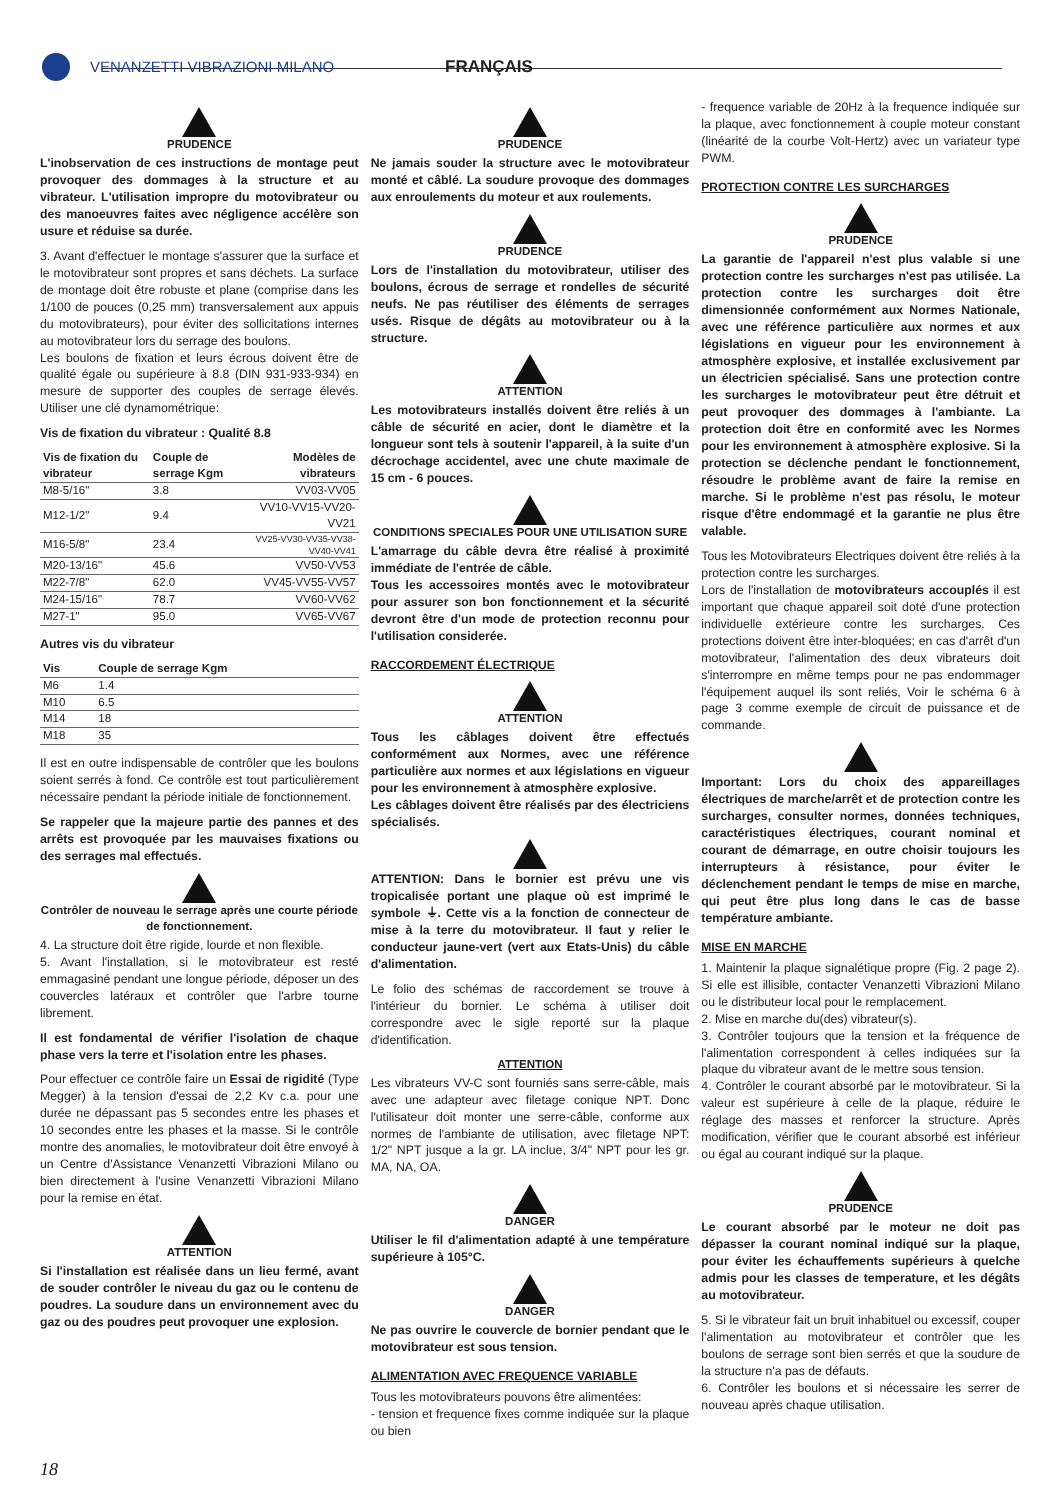VENANZETTI VIBRAZIONI MILANO FRANÇAIS
PRUDENCE
L'inobservation de ces instructions de montage peut provoquer des dommages à la structure et au vibrateur. L'utilisation impropre du motovibrateur ou des manoeuvres faites avec négligence accélère son usure et réduise sa durée.
3. Avant d'effectuer le montage s'assurer que la surface et le motovibrateur sont propres et sans déchets. La surface de montage doit être robuste et plane (comprise dans les 1/100 de pouces (0,25 mm) transversalement aux appuis du motovibrateurs), pour éviter des sollicitations internes au motovibrateur lors du serrage des boulons.
Les boulons de fixation et leurs écrous doivent être de qualité égale ou supérieure à 8.8 (DIN 931-933-934) en mesure de supporter des couples de serrage élevés. Utiliser une clé dynamométrique:
Vis de fixation du vibrateur : Qualité 8.8
| Vis de fixation du vibrateur | Couple de serrage Kgm | Modèles de vibrateurs |
| --- | --- | --- |
| M8-5/16" | 3.8 | VV03-VV05 |
| M12-1/2" | 9.4 | VV10-VV15-VV20-VV21 |
| M16-5/8" | 23.4 | VV25-VV30-VV35-VV38-VV40-VV41 |
| M20-13/16" | 45.6 | VV50-VV53 |
| M22-7/8" | 62.0 | VV45-VV55-VV57 |
| M24-15/16" | 78.7 | VV60-VV62 |
| M27-1" | 95.0 | VV65-VV67 |
Autres vis du vibrateur
| Vis | Couple de serrage Kgm |
| --- | --- |
| M6 | 1.4 |
| M10 | 6.5 |
| M14 | 18 |
| M18 | 35 |
Il est en outre indispensable de contrôler que les boulons soient serrés à fond. Ce contrôle est tout particulièrement nécessaire pendant la période initiale de fonctionnement.
Se rappeler que la majeure partie des pannes et des arrêts est provoquée par les mauvaises fixations ou des serrages mal effectués.
Contrôler de nouveau le serrage après une courte période de fonctionnement.
4. La structure doit être rigide, lourde et non flexible.
5. Avant l'installation, si le motovibrateur est resté emmagasiné pendant une longue période, déposer un des couvercles latéraux et contrôler que l'arbre tourne librement.
Il est fondamental de vérifier l'isolation de chaque phase vers la terre et l'isolation entre les phases.
Pour effectuer ce contrôle faire un Essai de rigidité (Type Megger) à la tension d'essai de 2,2 Kv c.a. pour une durée ne dépassant pas 5 secondes entre les phases et 10 secondes entre les phases et la masse. Si le contrôle montre des anomalies, le motovibrateur doit être envoyé à un Centre d'Assistance Venanzetti Vibrazioni Milano ou bien directement à l'usine Venanzetti Vibrazioni Milano pour la remise en état.
ATTENTION
Si l'installation est réalisée dans un lieu fermé, avant de souder contrôler le niveau du gaz ou le contenu de poudres. La soudure dans un environnement avec du gaz ou des poudres peut provoquer une explosion.
PRUDENCE
Ne jamais souder la structure avec le motovibrateur monté et câblé. La soudure provoque des dommages aux enroulements du moteur et aux roulements.
PRUDENCE
Lors de l'installation du motovibrateur, utiliser des boulons, écrous de serrage et rondelles de sécurité neufs. Ne pas réutiliser des éléments de serrages usés. Risque de dégâts au motovibrateur ou à la structure.
ATTENTION
Les motovibrateurs installés doivent être reliés à un câble de sécurité en acier, dont le diamètre et la longueur sont tels à soutenir l'appareil, à la suite d'un décrochage accidentel, avec une chute maximale de 15 cm - 6 pouces.
CONDITIONS SPECIALES POUR UNE UTILISATION SURE
L'amarrage du câble devra être réalisé à proximité immédiate de l'entrée de câble.
Tous les accessoires montés avec le motovibrateur pour assurer son bon fonctionnement et la sécurité devront être d'un mode de protection reconnu pour l'utilisation considerée.
RACCORDEMENT ÉLECTRIQUE
ATTENTION
Tous les câblages doivent être effectués conformément aux Normes, avec une référence particulière aux normes et aux législations en vigueur pour les environnement à atmosphère explosive.
Les câblages doivent être réalisés par des électriciens spécialisés.
ATTENTION: Dans le bornier est prévu une vis tropicalisée portant une plaque où est imprimé le symbole ⏚. Cette vis a la fonction de connecteur de mise à la terre du motovibrateur. Il faut y relier le conducteur jaune-vert (vert aux Etats-Unis) du câble d'alimentation.
Le folio des schémas de raccordement se trouve à l'intérieur du bornier. Le schéma à utiliser doit correspondre avec le sigle reporté sur la plaque d'identification.
ATTENTION
Les vibrateurs VV-C sont fourniés sans serre-câble, mais avec une adapteur avec filetage conique NPT. Donc l'utilisateur doit monter une serre-câble, conforme aux normes de l'ambiante de utilisation, avec filetage NPT: 1/2" NPT jusque a la gr. LA inclue, 3/4" NPT pour les gr. MA, NA, OA.
DANGER
Utiliser le fil d'alimentation adapté à une température supérieure à 105°C.
DANGER
Ne pas ouvrire le couvercle de bornier pendant que le motovibrateur est sous tension.
ALIMENTATION AVEC FREQUENCE VARIABLE
Tous les motovibrateurs pouvons être alimentées:
- tension et frequence fixes comme indiquée sur la plaque ou bien
- frequence variable de 20Hz à la frequence indiquée sur la plaque, avec fonctionnement à couple moteur constant (linéarité de la courbe Volt-Hertz) avec un variateur type PWM.
PROTECTION CONTRE LES SURCHARGES
PRUDENCE
La garantie de l'appareil n'est plus valable si une protection contre les surcharges n'est pas utilisée. La protection contre les surcharges doit être dimensionnée conformément aux Normes Nationale, avec une référence particulière aux normes et aux législations en vigueur pour les environnement à atmosphère explosive, et installée exclusivement par un électricien spécialisé. Sans une protection contre les surcharges le motovibrateur peut être détruit et peut provoquer des dommages à l'ambiante. La protection doit être en conformité avec les Normes pour les environnement à atmosphère explosive. Si la protection se déclenche pendant le fonctionnement, résoudre le problème avant de faire la remise en marche. Si le problème n'est pas résolu, le moteur risque d'être endommagé et la garantie ne plus être valable.
Tous les Motovibrateurs Electriques doivent être reliés à la protection contre les surcharges.
Lors de l'installation de motovibrateurs accouplés il est important que chaque appareil soit doté d'une protection individuelle extérieure contre les surcharges. Ces protections doivent être inter-bloquées; en cas d'arrêt d'un motovibrateur, l'alimentation des deux vibrateurs doit s'interrompre en même temps pour ne pas endommager l'équipement auquel ils sont reliés, Voir le schéma 6 à page 3 comme exemple de circuit de puissance et de commande.
Important: Lors du choix des appareillages électriques de marche/arrêt et de protection contre les surcharges, consulter normes, données techniques, caractéristiques électriques, courant nominal et courant de démarrage, en outre choisir toujours les interrupteurs à résistance, pour éviter le déclenchement pendant le temps de mise en marche, qui peut être plus long dans le cas de basse température ambiante.
MISE EN MARCHE
1. Maintenir la plaque signalétique propre (Fig. 2 page 2). Si elle est illisible, contacter Venanzetti Vibrazioni Milano ou le distributeur local pour le remplacement.
2. Mise en marche du(des) vibrateur(s).
3. Contrôler toujours que la tension et la fréquence de l'alimentation correspondent à celles indiquées sur la plaque du vibrateur avant de le mettre sous tension.
4. Contrôler le courant absorbé par le motovibrateur. Si la valeur est supérieure à celle de la plaque, réduire le réglage des masses et renforcer la structure. Après modification, vérifier que le courant absorbé est inférieur ou égal au courant indiqué sur la plaque.
PRUDENCE
Le courant absorbé par le moteur ne doit pas dépasser la courant nominal indiqué sur la plaque, pour éviter les échauffements supérieurs à quelche admis pour les classes de temperature, et les dégâts au motovibrateur.
5. Si le vibrateur fait un bruit inhabituel ou excessif, couper l'alimentation au motovibrateur et contrôler que les boulons de serrage sont bien serrés et que la soudure de la structure n'a pas de défauts.
6. Contrôler les boulons et si nécessaire les serrer de nouveau après chaque utilisation.
18